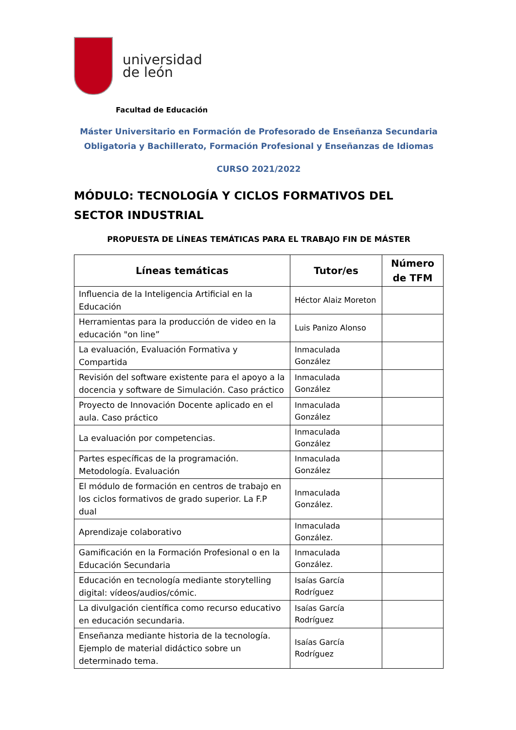universidad
de león
Facultad de Educación
Máster Universitario en Formación de Profesorado de Enseñanza Secundaria Obligatoria y Bachillerato, Formación Profesional y Enseñanzas de Idiomas
CURSO 2021/2022
MÓDULO: TECNOLOGÍA Y CICLOS FORMATIVOS DEL SECTOR INDUSTRIAL
PROPUESTA DE LÍNEAS TEMÁTICAS PARA EL TRABAJO FIN DE MÁSTER
| Líneas temáticas | Tutor/es | Número de TFM |
| --- | --- | --- |
| Influencia de la Inteligencia Artificial en la Educación | Héctor Alaiz Moreton | |
| Herramientas para la producción de video en la educación "on line” | Luis Panizo Alonso | |
| La evaluación, Evaluación Formativa y Compartida | Inmaculada González | |
| Revisión del software existente para el apoyo a la docencia y software de Simulación. Caso práctico | Inmaculada González | |
| Proyecto de Innovación Docente aplicado en el aula. Caso práctico | Inmaculada González | |
| La evaluación por competencias. | Inmaculada González | |
| Partes específicas de la programación. Metodología. Evaluación | Inmaculada González | |
| El módulo de formación en centros de trabajo en los ciclos formativos de grado superior. La F.P dual | Inmaculada González. | |
| Aprendizaje colaborativo | Inmaculada González. | |
| Gamificación en la Formación Profesional o en la Educación Secundaria | Inmaculada González. | |
| Educación en tecnología mediante storytelling digital: vídeos/audios/cómic. | Isaías García Rodríguez | |
| La divulgación científica como recurso educativo en educación secundaria. | Isaías García Rodríguez | |
| Enseñanza mediante historia de la tecnología. Ejemplo de material didáctico sobre un determinado tema. | Isaías García Rodríguez | |